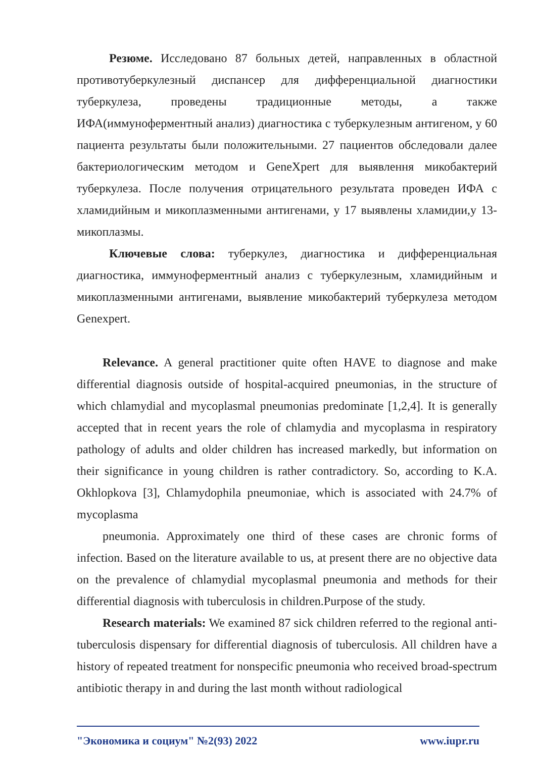Резюме. Исследовано 87 больных детей, направленных в областной противотуберкулезный диспансер для дифференциальной диагностики туберкулеза, проведены традиционные методы, а также ИФА(иммуноферментный анализ) диагностика с туберкулезным антигеном, у 60 пациента результаты были положительными. 27 пациентов обследовали далее бактериологическим методом и GeneXpert для выявлення микобактерий туберкулеза. После получения отрицательного результата проведен ИФА с хламидийным и микоплазменными антигенами, у 17 выявлены хламидии,у 13- микоплазмы.
Ключевые слова: туберкулез, диагностика и дифференциальная диагностика, иммуноферментный анализ с туберкулезным, хламидийным и микоплазменными антигенами, выявление микобактерий туберкулеза методом Genexpert.
Relevance. A general practitioner quite often HAVE to diagnose and make differential diagnosis outside of hospital-acquired pneumonias, in the structure of which chlamydial and mycoplasmal pneumonias predominate [1,2,4]. It is generally accepted that in recent years the role of chlamydia and mycoplasma in respiratory pathology of adults and older children has increased markedly, but information on their significance in young children is rather contradictory. So, according to K.A. Okhlopkova [3], Chlamydophila pneumoniae, which is associated with 24.7% of mycoplasma
pneumonia. Approximately one third of these cases are chronic forms of infection. Based on the literature available to us, at present there are no objective data on the prevalence of chlamydial mycoplasmal pneumonia and methods for their differential diagnosis with tuberculosis in children.Purpose of the study.
Research materials: We examined 87 sick children referred to the regional anti-tuberculosis dispensary for differential diagnosis of tuberculosis. All children have a history of repeated treatment for nonspecific pneumonia who received broad-spectrum antibiotic therapy in and during the last month without radiological
"Экономика и социум" №2(93) 2022 www.iupr.ru